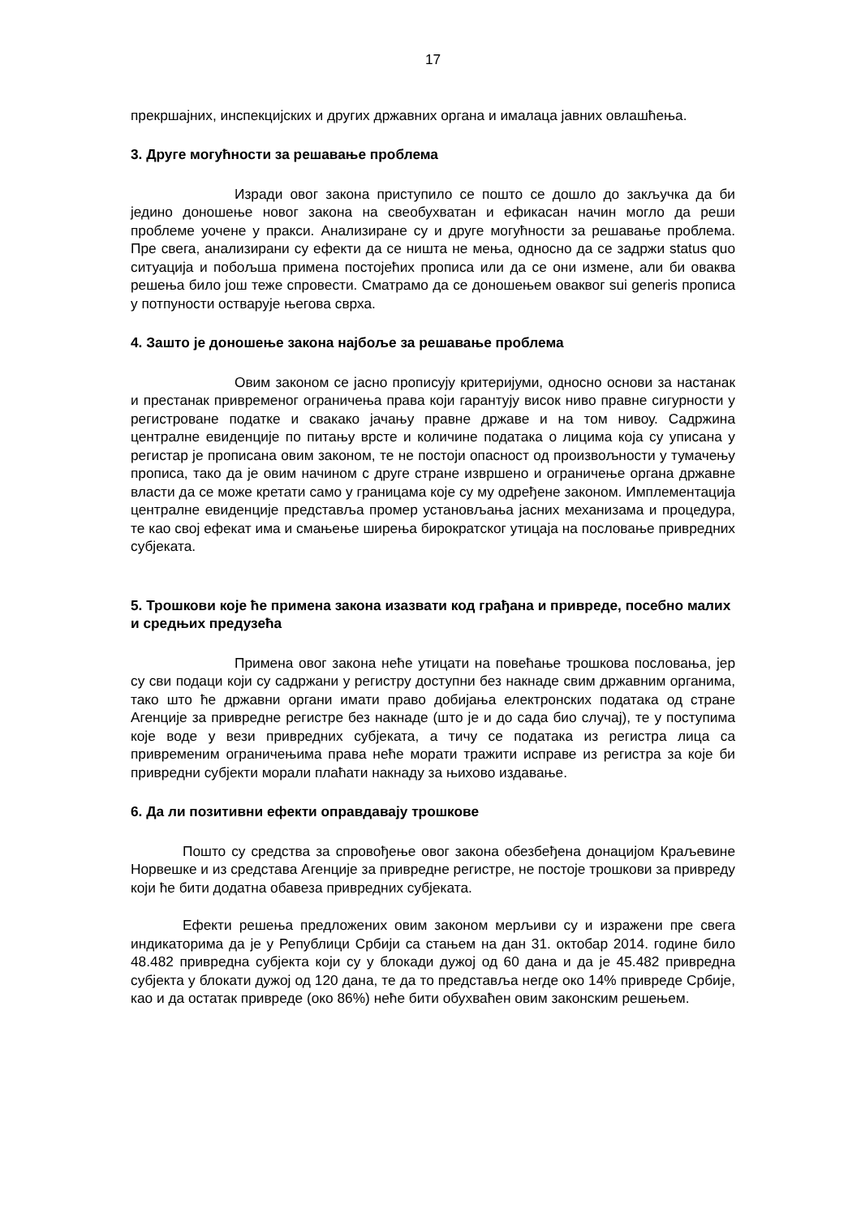17
прекршајних, инспекцијских и других државних органа и ималаца јавних овлашћења.
3. Друге могућности за решавање проблема
Изради овог закона приступило се пошто се дошло до закључка да би једино доношење новог закона на свеобухватан и ефикасан начин могло да реши проблеме уочене у пракси. Анализиране су и друге могућности за решавање проблема. Пре свега, анализирани су ефекти да се ништа не мења, односно да се задржи status quo ситуација и побољша примена постојећих прописа или да се они измене, али би оваква решења било још теже спровести. Сматрамо да се доношењем оваквог sui generis прописа у потпуности остварује његова сврха.
4. Зашто је доношење закона најбоље за решавање проблема
Овим законом се јасно прописују критеријуми, односно основи за настанак и престанак привременог ограничења права који гарантују висок ниво правне сигурности у регистроване податке и свакако јачању правне државе и на том нивоу. Садржина централне евиденције по питању врсте и количине података о лицима која су уписана у регистар је прописана овим законом, те не постоји опасност од произвољности у тумачењу прописа, тако да је овим начином с друге стране извршено и ограничење органа државне власти да се може кретати само у границама које су му одређене законом. Имплементација централне евиденције представља промер установљања јасних механизама и процедура, те као свој ефекат има и смањење ширења бирократског утицаја на пословање привредних субјеката.
5. Трошкови које ће примена закона изазвати код грађана и привреде, посебно малих и средњих предузећа
Примена овог закона неће утицати на повећање трошкова пословања, јер су сви подаци који су садржани у регистру доступни без накнаде свим државним органима, тако што ће државни органи имати право добијања електронских података од стране Агенције за привредне регистре без накнаде (што је и до сада био случај), те у поступима које воде у вези привредних субјеката, а тичу се података из регистра лица са привременим ограничењима права неће морати тражити исправе из регистра за које би привредни субјекти морали плаћати накнаду за њихово издавање.
6. Да ли позитивни ефекти оправдавају трошкове
Пошто су средства за спровођење овог закона обезбеђена донацијом Краљевине Норвешке и из средстава Агенције за привредне регистре, не постоје трошкови за привреду који ће бити додатна обавеза привредних субјеката.
Ефекти решења предложених овим законом мерљиви су и изражени пре свега индикаторима да је у Републици Србији са стањем на дан 31. октобар 2014. године било 48.482 привредна субјекта који су у блокади дужој од 60 дана и да је 45.482 привредна субјекта у блокати дужој од 120 дана, те да то представља негде око 14% привреде Србије, као и да остатак привреде (око 86%) неће бити обухваћен овим законским решењем.